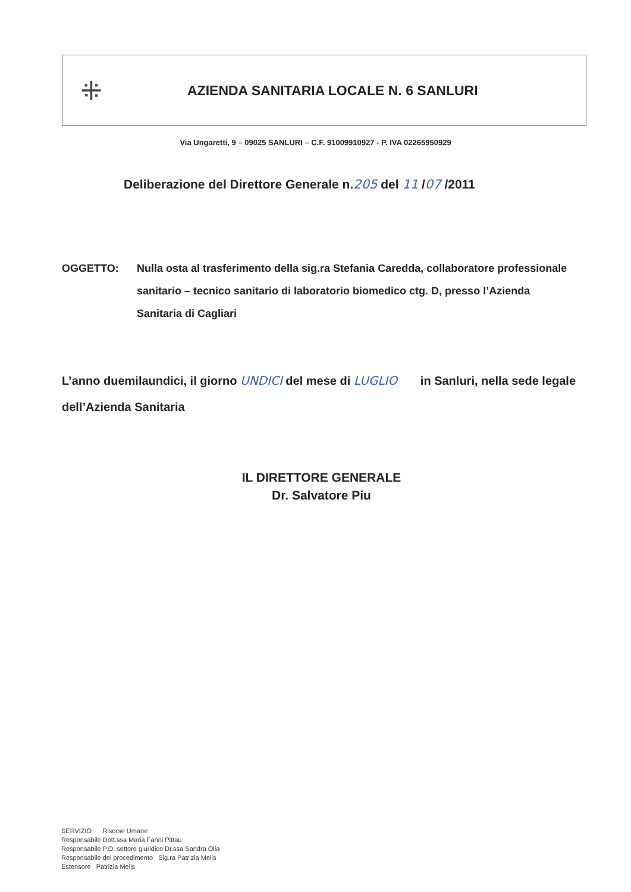⁜
AZIENDA SANITARIA LOCALE N. 6 SANLURI
Via Ungaretti, 9 – 09025 SANLURI – C.F. 91009910927 - P. IVA 02265950929
Deliberazione del Direttore Generale n.205 del 11 /07 /2011
OGGETTO: Nulla osta al trasferimento della sig.ra Stefania Caredda, collaboratore professionale sanitario – tecnico sanitario di laboratorio biomedico ctg. D, presso l’Azienda Sanitaria di Cagliari
L’anno duemilaundici, il giorno UNDICI del mese di LUGLIO in Sanluri, nella sede legale dell’Azienda Sanitaria
IL DIRETTORE GENERALE
Dr. Salvatore Piu
SERVIZIO Risorse Umane
Responsabile Dott.ssa Maria Fanni Pittau
Responsabile P.O. settore giuridico Dr.ssa Sandra Olla
Responsabile del procedimento Sig.ra Patrizia Melis
Estensore Patrizia Melis